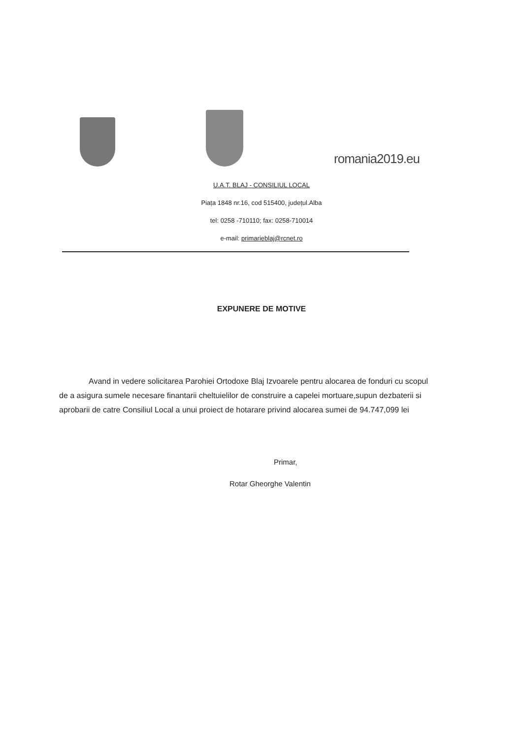romania2019.eu
U.A.T. BLAJ - CONSILIUL LOCAL
Piața 1848 nr.16, cod 515400, județul.Alba
tel: 0258 -710110; fax: 0258-710014
e-mail: primarieblaj@rcnet.ro
EXPUNERE DE MOTIVE
Avand in vedere solicitarea Parohiei Ortodoxe Blaj Izvoarele pentru alocarea de fonduri cu scopul de a asigura sumele necesare finantarii cheltuielilor de construire a capelei mortuare,supun dezbaterii si aprobarii de catre Consiliul Local a unui proiect de hotarare privind alocarea sumei de 94.747,099 lei
Primar,
Rotar Gheorghe Valentin